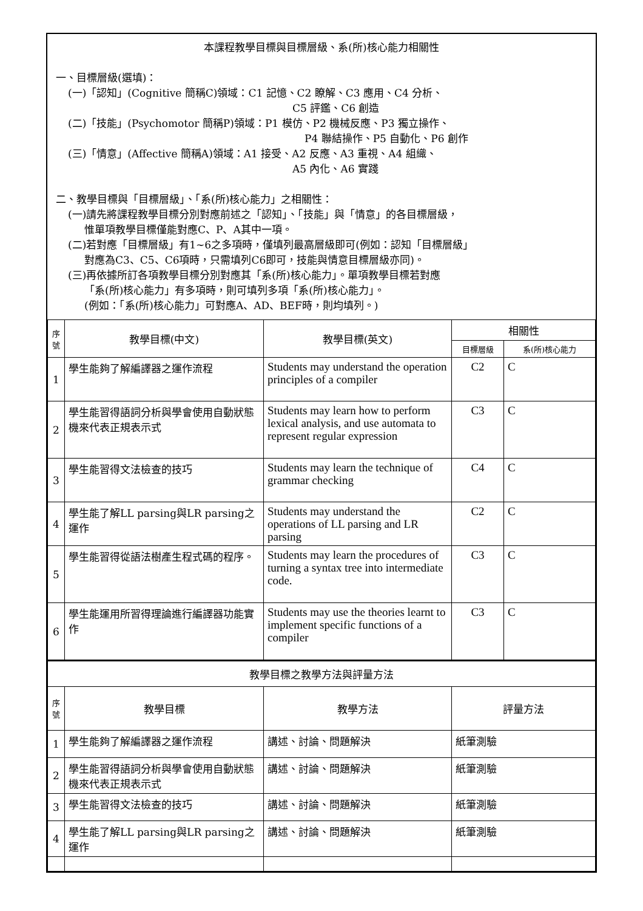本課程教學目標與目標層級、系(所)核心能力相關性
一、目標層級(選填)：
(一)「認知」(Cognitive 簡稱C)領域：C1 記憶、C2 瞭解、C3 應用、C4 分析、
C5 評鑑、C6 創造
(二)「技能」(Psychomotor 簡稱P)領域：P1 模仿、P2 機械反應、P3 獨立操作、
P4 聯結操作、P5 自動化、P6 創作
(三)「情意」(Affective 簡稱A)領域：A1 接受、A2 反應、A3 重視、A4 組織、
A5 內化、A6 實踐
二、教學目標與「目標層級」、「系(所)核心能力」之相關性：
(一)請先將課程教學目標分別對應前述之「認知」、「技能」與「情意」的各目標層級，
惟單項教學目標僅能對應C、P、A其中一項。
(二)若對應「目標層級」有1~6之多項時，僅填列最高層級即可(例如：認知「目標層級」
對應為C3、C5、C6項時，只需填列C6即可，技能與情意目標層級亦同)。
(三)再依據所訂各項教學目標分別對應其「系(所)核心能力」。單項教學目標若對應
「系(所)核心能力」有多項時，則可填列多項「系(所)核心能力」。
(例如：「系(所)核心能力」可對應A、AD、BEF時，則均填列。)
| 序 號 | 教學目標(中文) | 教學目標(英文) | 相關性 | |
| --- | --- | --- | --- | --- |
| | | | 目標層級 | 系(所)核心能力 |
| 1 | 學生能夠了解編譯器之運作流程 | Students may understand the operation principles of a compiler | C2 | C |
| 2 | 學生能習得語詞分析與學會使用自動狀態機來代表正規表示式 | Students may learn how to perform lexical analysis, and use automata to represent regular expression | C3 | C |
| 3 | 學生能習得文法檢查的技巧 | Students may learn the technique of grammar checking | C4 | C |
| 4 | 學生能了解LL parsing與LR parsing之運作 | Students may understand the operations of LL parsing and LR parsing | C2 | C |
| 5 | 學生能習得從語法樹產生程式碼的程序。 | Students may learn the procedures of turning a syntax tree into intermediate code. | C3 | C |
| 6 | 學生能運用所習得理論進行編譯器功能實作 | Students may use the theories learnt to implement specific functions of a compiler | C3 | C |
| 教學目標之教學方法與評量方法 | | | |
| --- | --- | --- | --- |
| 序 號 | 教學目標 | 教學方法 | 評量方法 |
| 1 | 學生能夠了解編譯器之運作流程 | 講述、討論、問題解決 | 紙筆測驗 |
| 2 | 學生能習得語詞分析與學會使用自動狀態機來代表正規表示式 | 講述、討論、問題解決 | 紙筆測驗 |
| 3 | 學生能習得文法檢查的技巧 | 講述、討論、問題解決 | 紙筆測驗 |
| 4 | 學生能了解LL parsing與LR parsing之運作 | 講述、討論、問題解決 | 紙筆測驗 |